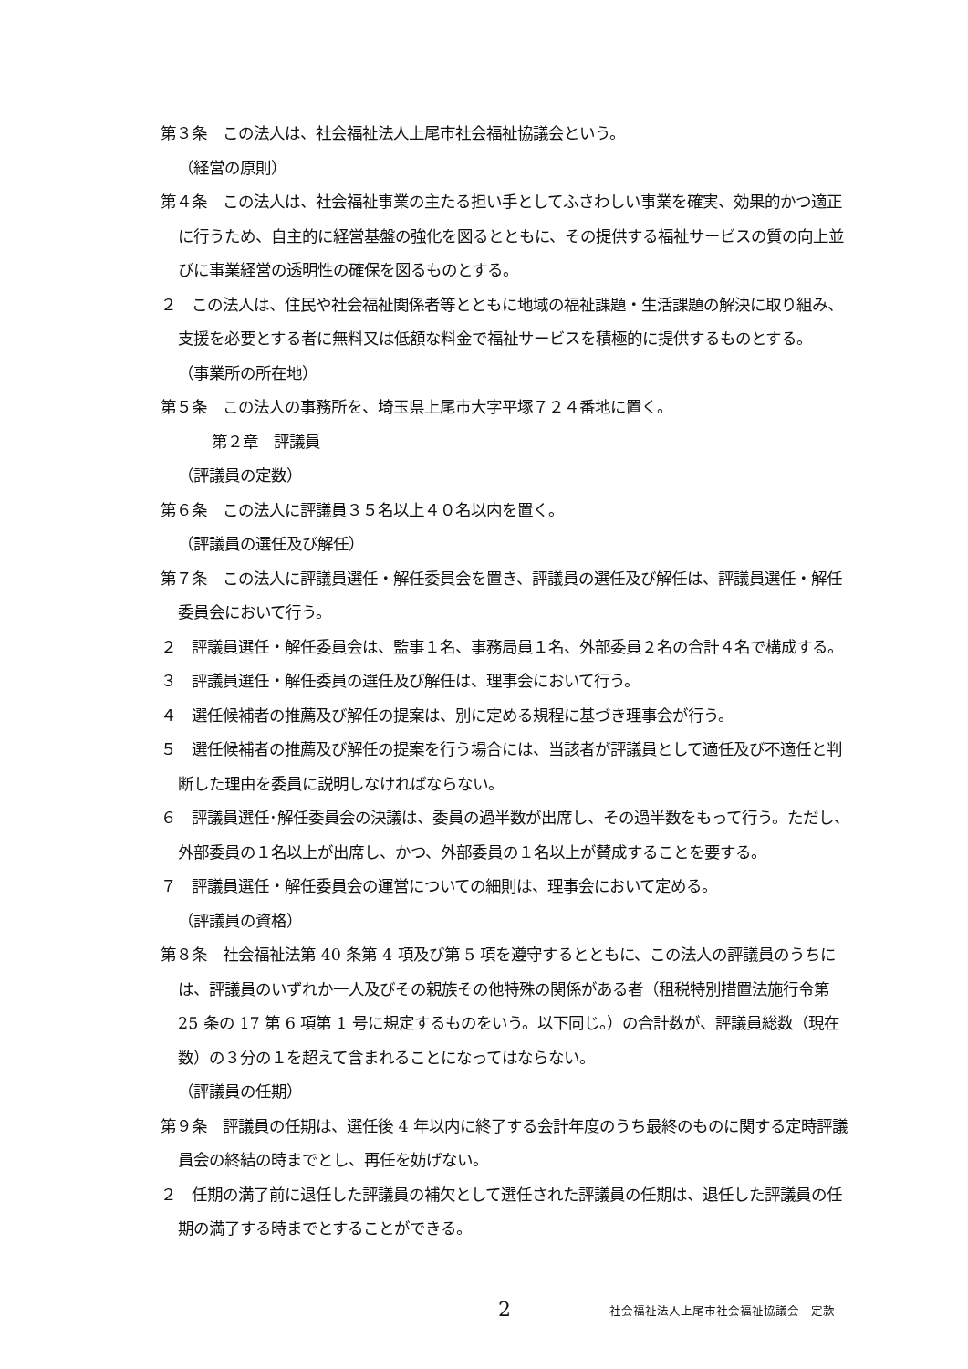第３条　この法人は、社会福祉法人上尾市社会福祉協議会という。
（経営の原則）
第４条　この法人は、社会福祉事業の主たる担い手としてふさわしい事業を確実、効果的かつ適正に行うため、自主的に経営基盤の強化を図るとともに、その提供する福祉サービスの質の向上並びに事業経営の透明性の確保を図るものとする。
２　この法人は、住民や社会福祉関係者等とともに地域の福祉課題・生活課題の解決に取り組み、支援を必要とする者に無料又は低額な料金で福祉サービスを積極的に提供するものとする。
（事業所の所在地）
第５条　この法人の事務所を、埼玉県上尾市大字平塚７２４番地に置く。
第２章　評議員
（評議員の定数）
第６条　この法人に評議員３５名以上４０名以内を置く。
（評議員の選任及び解任）
第７条　この法人に評議員選任・解任委員会を置き、評議員の選任及び解任は、評議員選任・解任委員会において行う。
２　評議員選任・解任委員会は、監事１名、事務局員１名、外部委員２名の合計４名で構成する。
３　評議員選任・解任委員の選任及び解任は、理事会において行う。
４　選任候補者の推薦及び解任の提案は、別に定める規程に基づき理事会が行う。
５　選任候補者の推薦及び解任の提案を行う場合には、当該者が評議員として適任及び不適任と判断した理由を委員に説明しなければならない。
６　評議員選任･解任委員会の決議は、委員の過半数が出席し、その過半数をもって行う。ただし、外部委員の１名以上が出席し、かつ、外部委員の１名以上が賛成することを要する。
７　評議員選任・解任委員会の運営についての細則は、理事会において定める。
（評議員の資格）
第８条　社会福祉法第 40 条第 4 項及び第 5 項を遵守するとともに、この法人の評議員のうちには、評議員のいずれか一人及びその親族その他特殊の関係がある者（租税特別措置法施行令第 25 条の 17 第 6 項第 1 号に規定するものをいう。以下同じ。）の合計数が、評議員総数（現在数）の３分の１を超えて含まれることになってはならない。
（評議員の任期）
第９条　評議員の任期は、選任後 4 年以内に終了する会計年度のうち最終のものに関する定時評議員会の終結の時までとし、再任を妨げない。
２　任期の満了前に退任した評議員の補欠として選任された評議員の任期は、退任した評議員の任期の満了する時までとすることができる。
2 社会福祉法人上尾市社会福祉協議会　定款